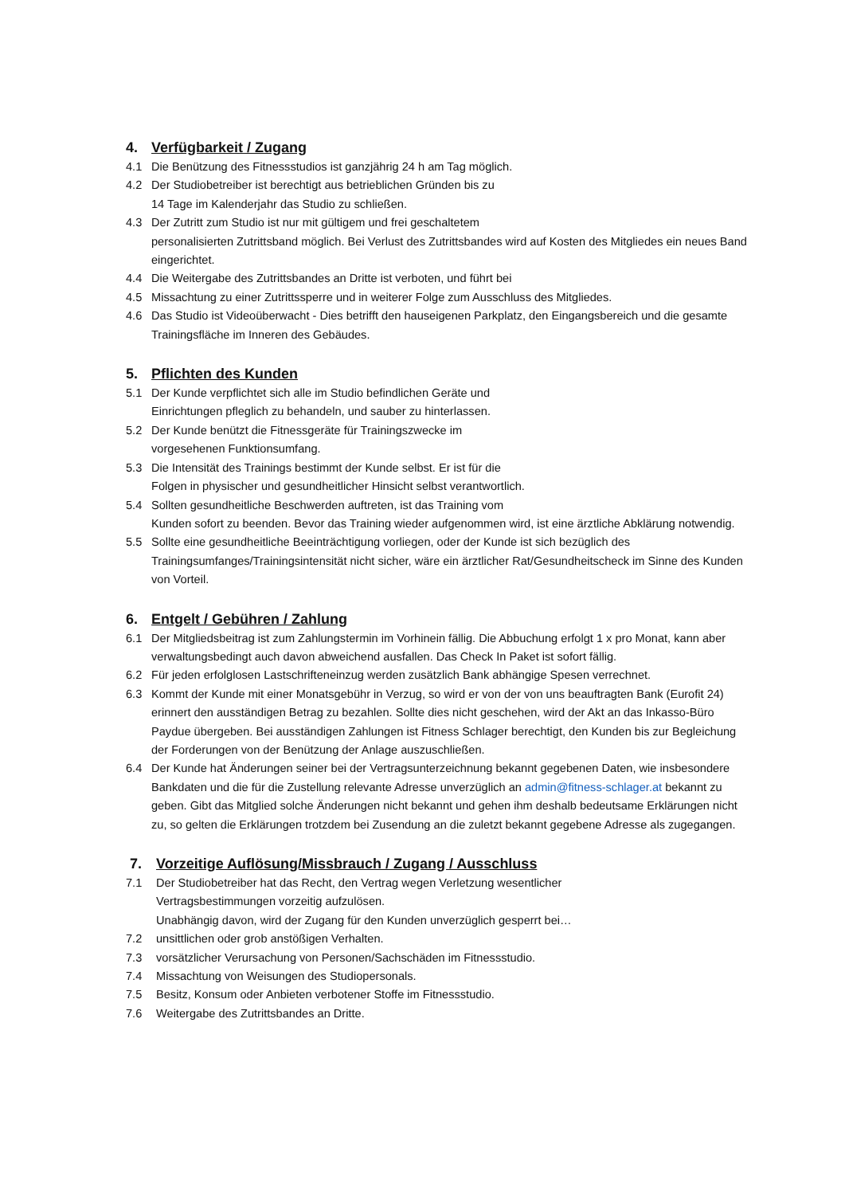4. Verfügbarkeit / Zugang
4.1 Die Benützung des Fitnessstudios ist ganzjährig 24 h am Tag möglich.
4.2 Der Studiobetreiber ist berechtigt aus betrieblichen Gründen bis zu
14 Tage im Kalenderjahr das Studio zu schließen.
4.3 Der Zutritt zum Studio ist nur mit gültigem und frei geschaltetem
personalisierten Zutrittsband möglich. Bei Verlust des Zutrittsbandes wird auf Kosten des Mitgliedes ein neues Band eingerichtet.
4.4 Die Weitergabe des Zutrittsbandes an Dritte ist verboten, und führt bei
4.5 Missachtung zu einer Zutrittssperre und in weiterer Folge zum Ausschluss des Mitgliedes.
4.6 Das Studio ist Videoüberwacht - Dies betrifft den hauseigenen Parkplatz, den Eingangsbereich und die gesamte Trainingsfläche im Inneren des Gebäudes.
5. Pflichten des Kunden
5.1 Der Kunde verpflichtet sich alle im Studio befindlichen Geräte und
Einrichtungen pfleglich zu behandeln, und sauber zu hinterlassen.
5.2 Der Kunde benützt die Fitnessgeräte für Trainingszwecke im
vorgesehenen Funktionsumfang.
5.3 Die Intensität des Trainings bestimmt der Kunde selbst. Er ist für die
Folgen in physischer und gesundheitlicher Hinsicht selbst verantwortlich.
5.4 Sollten gesundheitliche Beschwerden auftreten, ist das Training vom
Kunden sofort zu beenden. Bevor das Training wieder aufgenommen wird, ist eine ärztliche Abklärung notwendig.
5.5 Sollte eine gesundheitliche Beeinträchtigung vorliegen, oder der Kunde ist sich bezüglich des Trainingsumfanges/Trainingsintensität nicht sicher, wäre ein ärztlicher Rat/Gesundheitscheck im Sinne des Kunden von Vorteil.
6. Entgelt / Gebühren / Zahlung
6.1 Der Mitgliedsbeitrag ist zum Zahlungstermin im Vorhinein fällig. Die Abbuchung erfolgt 1 x pro Monat, kann aber verwaltungsbedingt auch davon abweichend ausfallen. Das Check In Paket ist sofort fällig.
6.2 Für jeden erfolglosen Lastschrifteneinzug werden zusätzlich Bank abhängige Spesen verrechnet.
6.3 Kommt der Kunde mit einer Monatsgebühr in Verzug, so wird er von der von uns beauftragten Bank (Eurofit 24) erinnert den ausständigen Betrag zu bezahlen. Sollte dies nicht geschehen, wird der Akt an das Inkasso-Büro Paydue übergeben. Bei ausständigen Zahlungen ist Fitness Schlager berechtigt, den Kunden bis zur Begleichung der Forderungen von der Benützung der Anlage auszuschließen.
6.4 Der Kunde hat Änderungen seiner bei der Vertragsunterzeichnung bekannt gegebenen Daten, wie insbesondere Bankdaten und die für die Zustellung relevante Adresse unverzüglich an admin@fitness-schlager.at bekannt zu geben. Gibt das Mitglied solche Änderungen nicht bekannt und gehen ihm deshalb bedeutsame Erklärungen nicht zu, so gelten die Erklärungen trotzdem bei Zusendung an die zuletzt bekannt gegebene Adresse als zugegangen.
7. Vorzeitige Auflösung/Missbrauch / Zugang / Ausschluss
7.1 Der Studiobetreiber hat das Recht, den Vertrag wegen Verletzung wesentlicher
Vertragsbestimmungen vorzeitig aufzulösen.
Unabhängig davon, wird der Zugang für den Kunden unverzüglich gesperrt bei…
7.2 unsittlichen oder grob anstößigen Verhalten.
7.3 vorsätzlicher Verursachung von Personen/Sachschäden im Fitnessstudio.
7.4 Missachtung von Weisungen des Studiopersonals.
7.5 Besitz, Konsum oder Anbieten verbotener Stoffe im Fitnessstudio.
7.6 Weitergabe des Zutrittsbandes an Dritte.